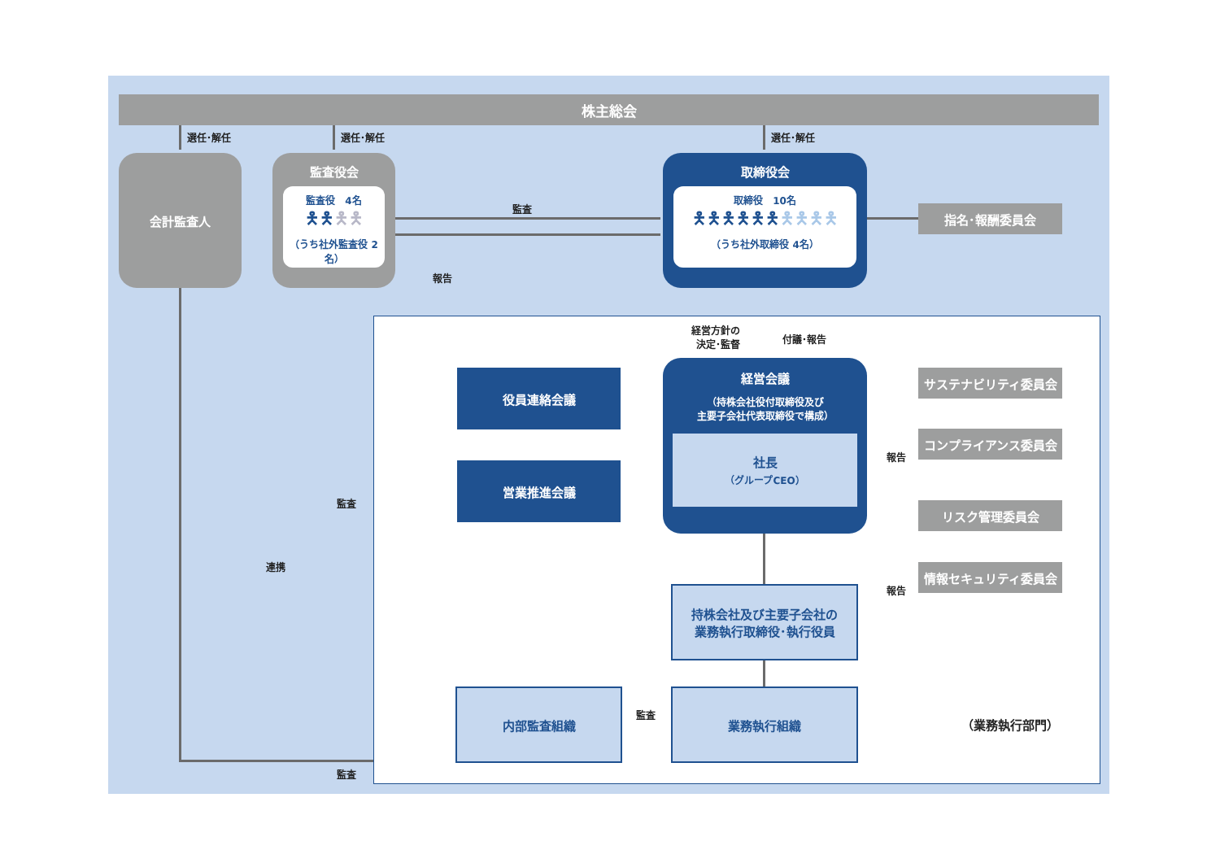株主総会
選任･解任 選任･解任 選任･解任
会計監査人
監査役会
監査役　4名
🯅🯅🯅🯅
（うち社外監査役 2名）
監査
報告
取締役会
取締役　10名
🯅🯅🯅🯅🯅🯅🯅🯅🯅🯅
（うち社外取締役 4名）
指名･報酬委員会
経営方針の
決定･監督
付議･報告
役員連絡会議
営業推進会議
経営会議
（持株会社役付取締役及び
主要子会社代表取締役で構成）
社長
（グループCEO）
サステナビリティ委員会
コンプライアンス委員会
報告
リスク管理委員会
情報セキュリティ委員会
報告
監査
連携
持株会社及び主要子会社の
業務執行取締役･執行役員
内部監査組織
監査
業務執行組織
（業務執行部門）
監査